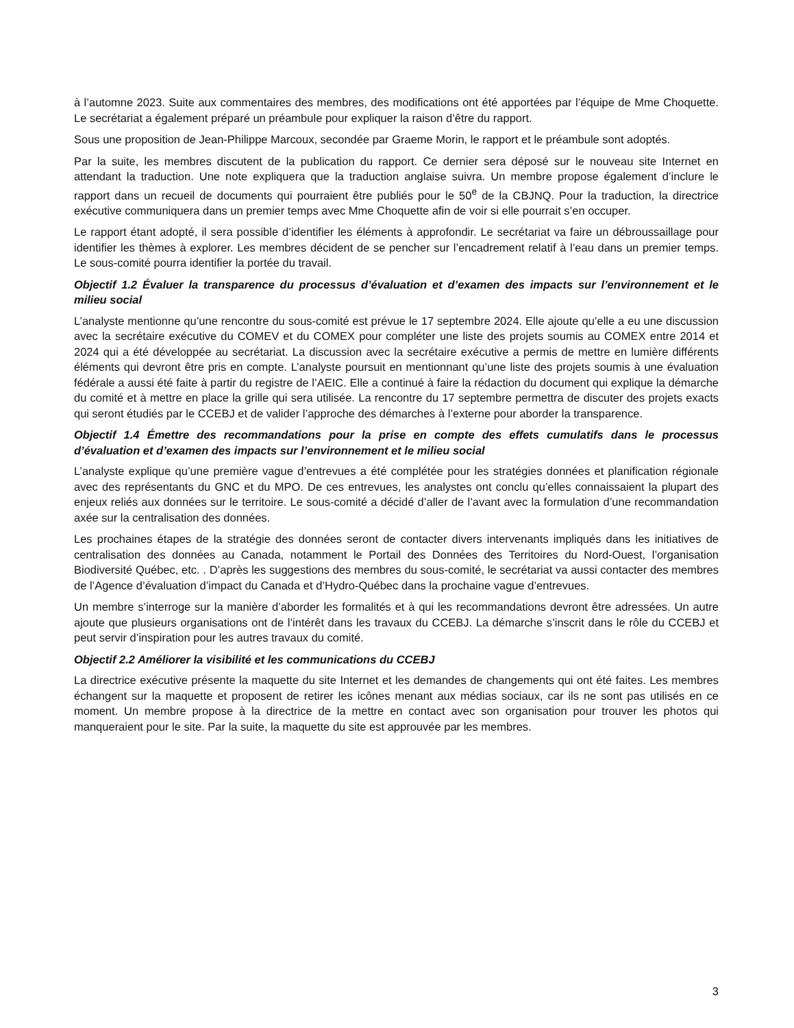à l’automne 2023. Suite aux commentaires des membres, des modifications ont été apportées par l’équipe de Mme Choquette. Le secrétariat a également préparé un préambule pour expliquer la raison d’être du rapport.
Sous une proposition de Jean-Philippe Marcoux, secondée par Graeme Morin, le rapport et le préambule sont adoptés.
Par la suite, les membres discutent de la publication du rapport. Ce dernier sera déposé sur le nouveau site Internet en attendant la traduction. Une note expliquera que la traduction anglaise suivra. Un membre propose également d’inclure le rapport dans un recueil de documents qui pourraient être publiés pour le 50<sup>e</sup> de la CBJNQ. Pour la traduction, la directrice exécutive communiquera dans un premier temps avec Mme Choquette afin de voir si elle pourrait s’en occuper.
Le rapport étant adopté, il sera possible d’identifier les éléments à approfondir. Le secrétariat va faire un débroussaillage pour identifier les thèmes à explorer. Les membres décident de se pencher sur l’encadrement relatif à l’eau dans un premier temps. Le sous-comité pourra identifier la portée du travail.
Objectif 1.2 Évaluer la transparence du processus d’évaluation et d’examen des impacts sur l’environnement et le milieu social
L’analyste mentionne qu’une rencontre du sous-comité est prévue le 17 septembre 2024. Elle ajoute qu’elle a eu une discussion avec la secrétaire exécutive du COMEV et du COMEX pour compléter une liste des projets soumis au COMEX entre 2014 et 2024 qui a été développée au secrétariat. La discussion avec la secrétaire exécutive a permis de mettre en lumière différents éléments qui devront être pris en compte. L’analyste poursuit en mentionnant qu’une liste des projets soumis à une évaluation fédérale a aussi été faite à partir du registre de l’AEIC. Elle a continué à faire la rédaction du document qui explique la démarche du comité et à mettre en place la grille qui sera utilisée. La rencontre du 17 septembre permettra de discuter des projets exacts qui seront étudiés par le CCEBJ et de valider l’approche des démarches à l’externe pour aborder la transparence.
Objectif 1.4 Émettre des recommandations pour la prise en compte des effets cumulatifs dans le processus d’évaluation et d’examen des impacts sur l’environnement et le milieu social
L’analyste explique qu’une première vague d’entrevues a été complétée pour les stratégies données et planification régionale avec des représentants du GNC et du MPO. De ces entrevues, les analystes ont conclu qu’elles connaissaient la plupart des enjeux reliés aux données sur le territoire. Le sous-comité a décidé d’aller de l’avant avec la formulation d’une recommandation axée sur la centralisation des données.
Les prochaines étapes de la stratégie des données seront de contacter divers intervenants impliqués dans les initiatives de centralisation des données au Canada, notamment le Portail des Données des Territoires du Nord-Ouest, l’organisation Biodiversité Québec, etc. . D’après les suggestions des membres du sous-comité, le secrétariat va aussi contacter des membres de l’Agence d’évaluation d’impact du Canada et d’Hydro-Québec dans la prochaine vague d’entrevues.
Un membre s’interroge sur la manière d’aborder les formalités et à qui les recommandations devront être adressées. Un autre ajoute que plusieurs organisations ont de l’intérêt dans les travaux du CCEBJ. La démarche s’inscrit dans le rôle du CCEBJ et peut servir d’inspiration pour les autres travaux du comité.
Objectif 2.2 Améliorer la visibilité et les communications du CCEBJ
La directrice exécutive présente la maquette du site Internet et les demandes de changements qui ont été faites. Les membres échangent sur la maquette et proposent de retirer les icônes menant aux médias sociaux, car ils ne sont pas utilisés en ce moment. Un membre propose à la directrice de la mettre en contact avec son organisation pour trouver les photos qui manqueraient pour le site. Par la suite, la maquette du site est approuvée par les membres.
3